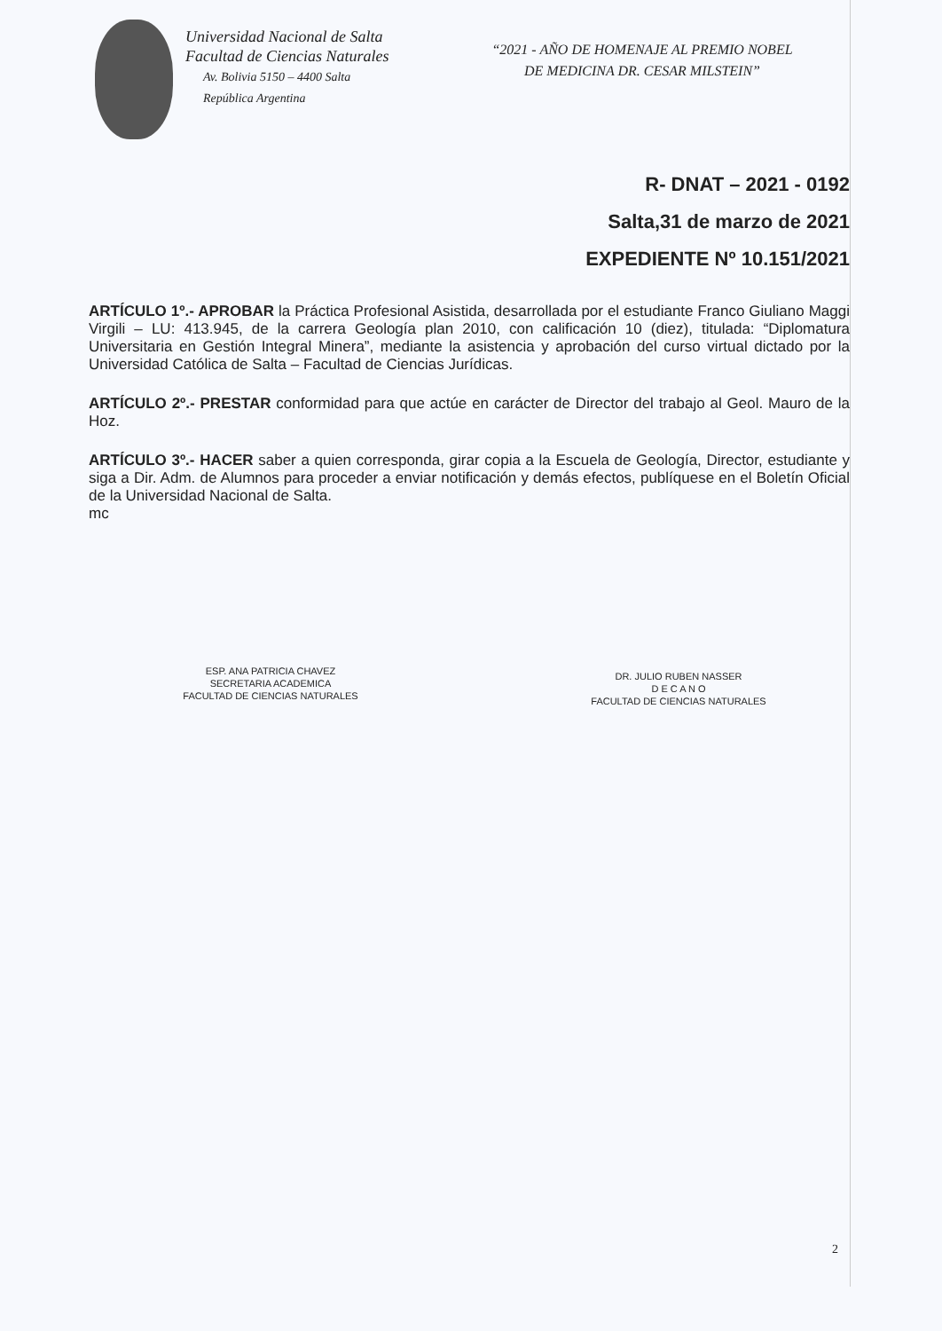Universidad Nacional de Salta
Facultad de Ciencias Naturales
Av. Bolivia 5150 – 4400 Salta
República Argentina
“2021 - AÑO DE HOMENAJE AL PREMIO NOBEL
DE MEDICINA DR. CESAR MILSTEIN”
R- DNAT – 2021 - 0192
Salta,31 de marzo de 2021
EXPEDIENTE Nº 10.151/2021
ARTÍCULO 1º.- APROBAR la Práctica Profesional Asistida, desarrollada por el estudiante Franco Giuliano Maggi Virgili – LU: 413.945, de la carrera Geología plan 2010, con calificación 10 (diez), titulada: “Diplomatura Universitaria en Gestión Integral Minera”, mediante la asistencia y aprobación del curso virtual dictado por la Universidad Católica de Salta – Facultad de Ciencias Jurídicas.
ARTÍCULO 2º.- PRESTAR conformidad para que actúe en carácter de Director del trabajo al Geol. Mauro de la Hoz.
ARTÍCULO 3º.- HACER saber a quien corresponda, girar copia a la Escuela de Geología, Director, estudiante y siga a Dir. Adm. de Alumnos para proceder a enviar notificación y demás efectos, publíquese en el Boletín Oficial de la Universidad Nacional de Salta.
mc
ESP. ANA PATRICIA CHAVEZ
SECRETARIA ACADEMICA
FACULTAD DE CIENCIAS NATURALES
DR. JULIO RUBEN NASSER
D E C A N O
FACULTAD DE CIENCIAS NATURALES
2